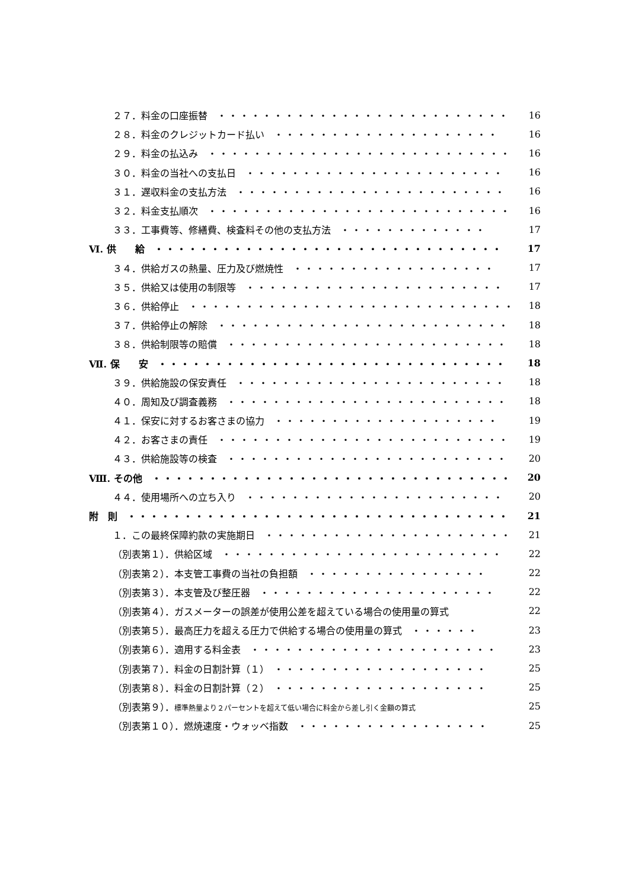２７．料金の口座振替　・・・・・・・・・・・・・・・・・・・・・・・・・・ 16
２８．料金のクレジットカード払い　・・・・・・・・・・・・・・・・・・・・ 16
２９．料金の払込み　・・・・・・・・・・・・・・・・・・・・・・・・・・・ 16
３０．料金の当社への支払日　・・・・・・・・・・・・・・・・・・・・・・・ 16
３１．遅収料金の支払方法　・・・・・・・・・・・・・・・・・・・・・・・・ 16
３２．料金支払順次　・・・・・・・・・・・・・・・・・・・・・・・・・・・ 16
３３．工事費等、修繕費、検査料その他の支払方法　・・・・・・・・・・・・・ 17
Ⅵ. 供　　給　・・・・・・・・・・・・・・・・・・・・・・・・・・・・・・・ 17
３４．供給ガスの熱量、圧力及び燃焼性　・・・・・・・・・・・・・・・・・・ 17
３５．供給又は使用の制限等　・・・・・・・・・・・・・・・・・・・・・・・ 17
３６．供給停止　・・・・・・・・・・・・・・・・・・・・・・・・・・・・・ 18
３７．供給停止の解除　・・・・・・・・・・・・・・・・・・・・・・・・・・ 18
３８．供給制限等の賠償　・・・・・・・・・・・・・・・・・・・・・・・・・ 18
Ⅶ. 保　　安　・・・・・・・・・・・・・・・・・・・・・・・・・・・・・・・ 18
３９．供給施設の保安責任　・・・・・・・・・・・・・・・・・・・・・・・・ 18
４０．周知及び調査義務　・・・・・・・・・・・・・・・・・・・・・・・・・ 18
４１．保安に対するお客さまの協力　・・・・・・・・・・・・・・・・・・・・ 19
４２．お客さまの責任　・・・・・・・・・・・・・・・・・・・・・・・・・・ 19
４３．供給施設等の検査　・・・・・・・・・・・・・・・・・・・・・・・・・ 20
Ⅷ. その他　・・・・・・・・・・・・・・・・・・・・・・・・・・・・・・・・ 20
４４．使用場所への立ち入り　・・・・・・・・・・・・・・・・・・・・・・・ 20
附　則　・・・・・・・・・・・・・・・・・・・・・・・・・・・・・・・・・・ 21
１．この最終保障約款の実施期日　・・・・・・・・・・・・・・・・・・・・・・ 21
（別表第１）．供給区域　・・・・・・・・・・・・・・・・・・・・・・・・・ 22
（別表第２）．本支管工事費の当社の負担額　・・・・・・・・・・・・・・・・ 22
（別表第３）．本支管及び整圧器　・・・・・・・・・・・・・・・・・・・・・ 22
（別表第４）．ガスメーターの誤差が使用公差を超えている場合の使用量の算式 22
（別表第５）．最高圧力を超える圧力で供給する場合の使用量の算式　・・・・・・ 23
（別表第６）．適用する料金表　・・・・・・・・・・・・・・・・・・・・・・ 23
（別表第７）．料金の日割計算（１）　・・・・・・・・・・・・・・・・・・・ 25
（別表第８）．料金の日割計算（２）　・・・・・・・・・・・・・・・・・・・ 25
（別表第９）．標準熱量より２パーセントを超えて低い場合に料金から差し引く金額の算式 25
（別表第１０）．燃焼速度・ウォッベ指数　・・・・・・・・・・・・・・・・・ 25